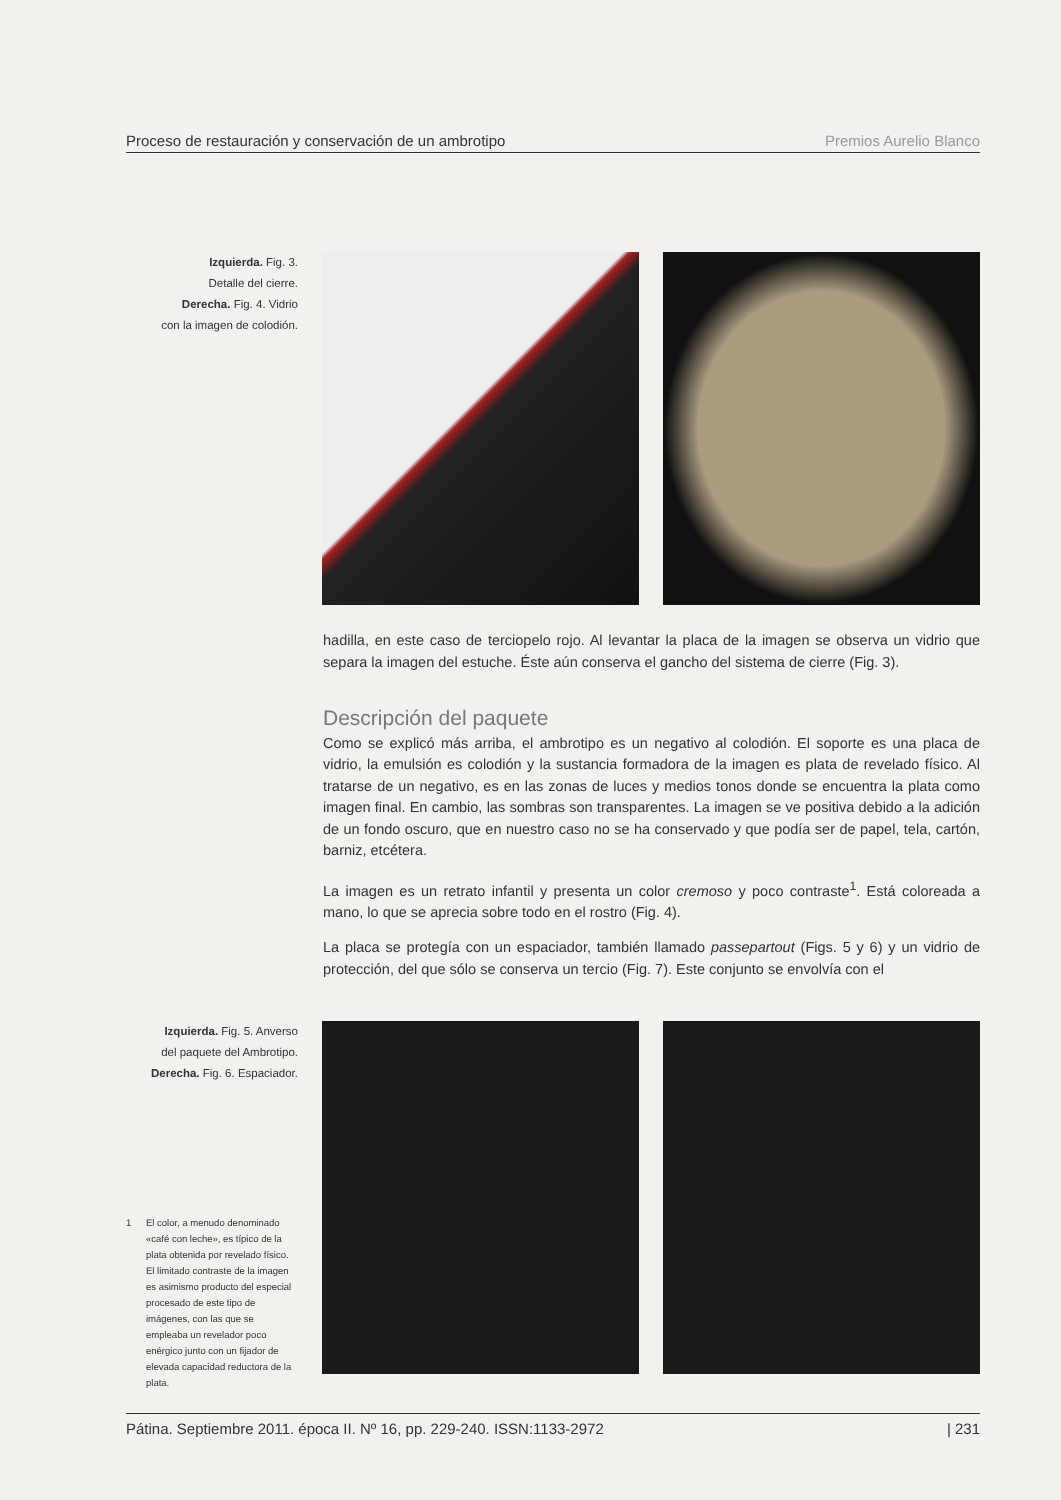Proceso de restauración y conservación de un ambrotipo Premios Aurelio Blanco
Izquierda. Fig. 3.
Detalle del cierre.
Derecha. Fig. 4. Vidrio
con la imagen de colodión.
hadilla, en este caso de terciopelo rojo. Al levantar la placa de la imagen se observa un vidrio que separa la imagen del estuche. Éste aún conserva el gancho del sistema de cierre (Fig. 3).
Descripción del paquete
Como se explicó más arriba, el ambrotipo es un negativo al colodión. El soporte es una placa de vidrio, la emulsión es colodión y la sustancia formadora de la imagen es plata de revelado físico. Al tratarse de un negativo, es en las zonas de luces y medios tonos donde se encuentra la plata como imagen final. En cambio, las sombras son transparentes. La imagen se ve positiva debido a la adición de un fondo oscuro, que en nuestro caso no se ha conservado y que podía ser de papel, tela, cartón, barniz, etcétera.
La imagen es un retrato infantil y presenta un color cremoso y poco contraste<sup>1</sup>. Está coloreada a mano, lo que se aprecia sobre todo en el rostro (Fig. 4).
La placa se protegía con un espaciador, también llamado passepartout (Figs. 5 y 6) y un vidrio de protección, del que sólo se conserva un tercio (Fig. 7). Este conjunto se envolvía con el
Izquierda. Fig. 5. Anverso
del paquete del Ambrotipo.
Derecha. Fig. 6. Espaciador.
1 El color, a menudo denominado «café con leche», es típico de la plata obtenida por revelado físico. El limitado contraste de la imagen es asimismo producto del especial procesado de este tipo de imágenes, con las que se empleaba un revelador poco enérgico junto con un fijador de elevada capacidad reductora de la plata.
Pátina. Septiembre 2011. época II. Nº 16, pp. 229-240. ISSN:1133-2972 | 231